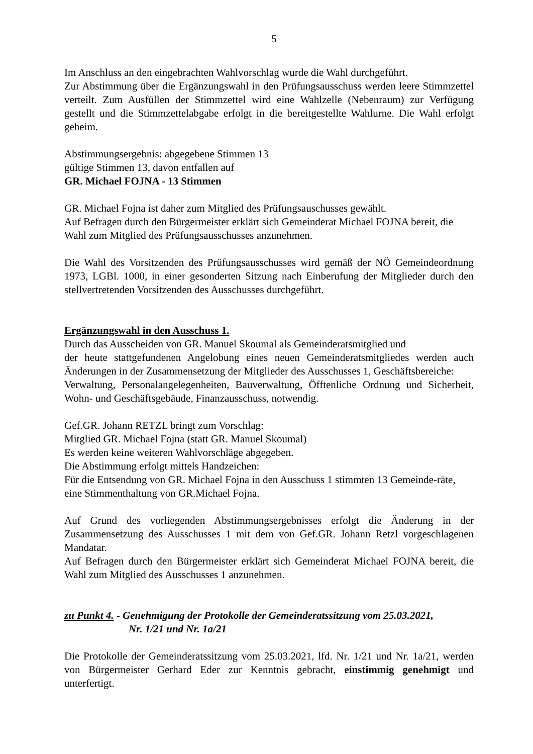5
Im Anschluss an den eingebrachten Wahlvorschlag wurde die Wahl durchgeführt.
Zur Abstimmung über die Ergänzungswahl in den Prüfungsausschuss werden leere Stimmzettel verteilt. Zum Ausfüllen der Stimmzettel wird eine Wahlzelle (Nebenraum) zur Verfügung gestellt und die Stimmzettelabgabe erfolgt in die bereitgestellte Wahlurne. Die Wahl erfolgt geheim.
Abstimmungsergebnis: abgegebene Stimmen 13
gültige Stimmen 13, davon entfallen auf
GR. Michael FOJNA - 13 Stimmen
GR. Michael Fojna ist daher zum Mitglied des Prüfungsauschusses gewählt.
Auf Befragen durch den Bürgermeister erklärt sich Gemeinderat Michael FOJNA bereit, die Wahl zum Mitglied des Prüfungsausschusses anzunehmen.
Die Wahl des Vorsitzenden des Prüfungsausschusses wird gemäß der NÖ Gemeindeordnung 1973, LGBl. 1000, in einer gesonderten Sitzung nach Einberufung der Mitglieder durch den stellvertretenden Vorsitzenden des Ausschusses durchgeführt.
Ergänzungswahl in den Ausschuss 1.
Durch das Ausscheiden von GR. Manuel Skoumal als Gemeinderatsmitglied und
der heute stattgefundenen Angelobung eines neuen Gemeinderatsmitgliedes werden auch Änderungen in der Zusammensetzung der Mitglieder des Ausschusses 1, Geschäftsbereiche:
Verwaltung, Personalangelegenheiten, Bauverwaltung, Öfftenliche Ordnung und Sicherheit, Wohn- und Geschäftsgebäude, Finanzausschuss, notwendig.
Gef.GR. Johann RETZL bringt zum Vorschlag:
Mitglied GR. Michael Fojna (statt GR. Manuel Skoumal)
Es werden keine weiteren Wahlvorschläge abgegeben.
Die Abstimmung erfolgt mittels Handzeichen:
Für die Entsendung von GR. Michael Fojna in den Ausschuss 1 stimmten 13 Gemeinde-räte, eine Stimmenthaltung von GR.Michael Fojna.
Auf Grund des vorliegenden Abstimmungsergebnisses erfolgt die Änderung in der Zusammensetzung des Ausschusses 1 mit dem von Gef.GR. Johann Retzl vorgeschlagenen Mandatar.
Auf Befragen durch den Bürgermeister erklärt sich Gemeinderat Michael FOJNA bereit, die Wahl zum Mitglied des Ausschusses 1 anzunehmen.
zu Punkt 4. - Genehmigung der Protokolle der Gemeinderatssitzung vom 25.03.2021,
Nr. 1/21 und Nr. 1a/21
Die Protokolle der Gemeinderatssitzung vom 25.03.2021, lfd. Nr. 1/21 und Nr. 1a/21, werden von Bürgermeister Gerhard Eder zur Kenntnis gebracht, einstimmig genehmigt und unterfertigt.